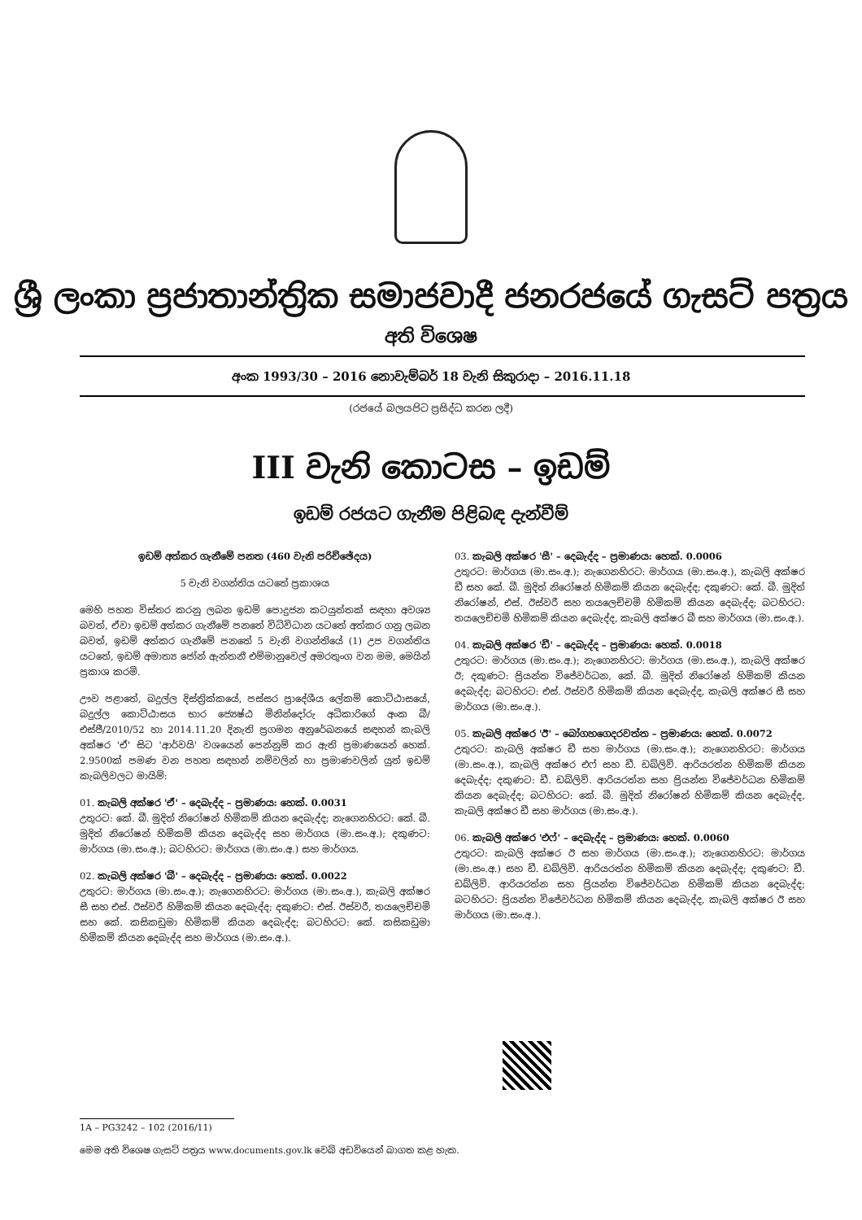ශ්‍රී ලංකා ප්‍රජාතාන්ත්‍රික සමාජවාදී ජනරජයේ ගැසට් පත්‍රය
අති විශෙෂ
අංක 1993/30 – 2016 නොවැම්බර් 18 වැනි සිකුරාදා – 2016.11.18
(රජයේ බලයපිට ප්‍රසිද්ධ කරන ලදී)
III වැනි කොටස – ඉඩම්
ඉඩම් රජයට ගැනීම පිළිබඳ දැන්වීම්
ඉඩම් අත්කර ගැනීමේ පනත (460 වැනි පරිච්ඡේදය)
5 වැනි වගන්තිය යටතේ ප්‍රකාශය
මෙහි පහත විස්තර කරනු ලබන ඉඩම් පොදුජන කටයුත්තක් සඳහා අවශ්‍ය බවත්, ඒවා ඉඩම් අත්කර ගැනීමේ පනතේ විධිවිධාන යටතේ අත්කර ගනු ලබන බවත්, ඉඩම් අත්කර ගැනීමේ පනතේ 5 වැනි වගන්තියේ (1) උප වගන්තිය යටතේ, ඉඩම් අමාත්‍ය ජෝන් ඇන්තනී එම්මානුවෙල් අමරතුංග වන මම, මෙයින් ප්‍රකාශ කරමි.
ඌව පළාතේ, බදුල්ල දිස්ත්‍රික්කයේ, පස්සර ප්‍රාදේශීය ලේකම් කොට්ඨාසයේ, බදුල්ල කොට්ඨාසය භාර ජ්‍යෙෂ්ඨ මිනින්දෝරු අධිකාරිගේ අංක බී/එස්ජී/2010/52 හා 2014.11.20 දිනැති ප්‍රගමන අනුරේඛනයේ සඳහන් කැබලි අක්ෂර 'ඒ' සිට 'ආර්වයි' වශයෙන් පෙන්නුම් කර ඇති ප්‍රමාණයෙන් හෙක්. 2.9500ක් පමණ වන පහත සඳහන් නම්වලින් හා ප්‍රමාණවලින් යුත් ඉඩම් කැබලිවලට මායිම්:
01. කැබලි අක්ෂර 'ඒ' – දෙබැද්ද – ප්‍රමාණය: හෙක්. 0.0031
උතුරට: කේ. බී. මුදිත් නිරෝෂන් හිමිකම් කියන දෙබැද්ද; නැගෙනහිරට: කේ. බී. මුදිත් නිරෝෂන් හිමිකම් කියන දෙබැද්ද සහ මාර්ගය (මා.සං.අ.); දකුණට: මාර්ගය (මා.සං.අ.); බටහිරට: මාර්ගය (මා.සං.අ.) සහ මාර්ගය.
02. කැබලි අක්ෂර 'බී' – දෙබැද්ද – ප්‍රමාණය: හෙක්. 0.0022
උතුරට: මාර්ගය (මා.සං.අ.); නැගෙනහිරට: මාර්ගය (මා.සං.අ.), කැබලි අක්ෂර සී සහ එස්. ඊස්වරී හිමිකම් කියන දෙබැද්ද; දකුණට: එස්. ඊස්වරී, තයලෙච්චමි සහ කේ. කසිකඩුමා හිමිකම් කියන දෙබැද්ද; බටහිරට: කේ. කසිකඩුමා හිමිකම් කියන දෙබැද්ද සහ මාර්ගය (මා.සං.අ.).
03. කැබලි අක්ෂර 'සී' – දෙබැද්ද – ප්‍රමාණය: හෙක්. 0.0006
උතුරට: මාර්ගය (මා.සං.අ.); නැගෙනහිරට: මාර්ගය (මා.සං.අ.), කැබලි අක්ෂර ඩී සහ කේ. බී. මුදිත් නිරෝෂන් හිමිකම් කියන දෙබැද්ද; දකුණට: කේ. බී. මුදිත් නිරෝෂන්, එස්. ඊස්වරී සහ තයලෙච්චමි හිමිකම් කියන දෙබැද්ද; බටහිරට: තයලෙච්චමි හිමිකම් කියන දෙබැද්ද, කැබලි අක්ෂර බී සහ මාර්ගය (මා.සං.අ.).
04. කැබලි අක්ෂර 'ඩී' – දෙබැද්ද – ප්‍රමාණය: හෙක්. 0.0018
උතුරට: මාර්ගය (මා.සං.අ.); නැගෙනහිරට: මාර්ගය (මා.සං.අ.), කැබලි අක්ෂර ඊ; දකුණට: ප්‍රියන්ත විජේවර්ධන, කේ. බී. මුදිත් නිරෝෂන් හිමිකම් කියන දෙබැද්ද; බටහිරට: එස්. ඊස්වරී හිමිකම් කියන දෙබැද්ද, කැබලි අක්ෂර සී සහ මාර්ගය (මා.සං.අ.).
05. කැබලි අක්ෂර 'ඊ' – බෝගහගෙදරවත්ත – ප්‍රමාණය: හෙක්. 0.0072
උතුරට: කැබලි අක්ෂර ඩී සහ මාර්ගය (මා.සං.අ.); නැගෙනහිරට: මාර්ගය (මා.සං.අ.), කැබලි අක්ෂර එෆ් සහ ඩී. ඩබ්ලිව්. ආරියරත්න හිමිකම් කියන දෙබැද්ද; දකුණට: ඩී. ඩබ්ලිව්. ආරියරත්න සහ ප්‍රියන්ත විජේවර්ධන හිමිකම් කියන දෙබැද්ද; බටහිරට: කේ. බී. මුදිත් නිරෝෂන් හිමිකම් කියන දෙබැද්ද, කැබලි අක්ෂර ඩී සහ මාර්ගය (මා.සං.අ.).
06. කැබලි අක්ෂර 'එෆ්' – දෙබැද්ද – ප්‍රමාණය: හෙක්. 0.0060
උතුරට: කැබලි අක්ෂර ඊ සහ මාර්ගය (මා.සං.අ.); නැගෙනහිරට: මාර්ගය (මා.සං.අ.) සහ ඩී. ඩබ්ලිව්. ආරියරත්න හිමිකම් කියන දෙබැද්ද; දකුණට: ඩී. ඩබ්ලිව්. ආරියරත්න සහ ප්‍රියන්ත විජේවර්ධන හිමිකම් කියන දෙබැද්ද; බටහිරට: ප්‍රියන්ත විජේවර්ධන හිමිකම් කියන දෙබැද්ද, කැබලි අක්ෂර ඊ සහ මාර්ගය (මා.සං.අ.).
1A – PG3242 – 102 (2016/11)
මෙම අති විශෙෂ ගැසට් පත්‍රය www.documents.gov.lk වෙබ් අඩවියෙන් බාගත කළ හැක.